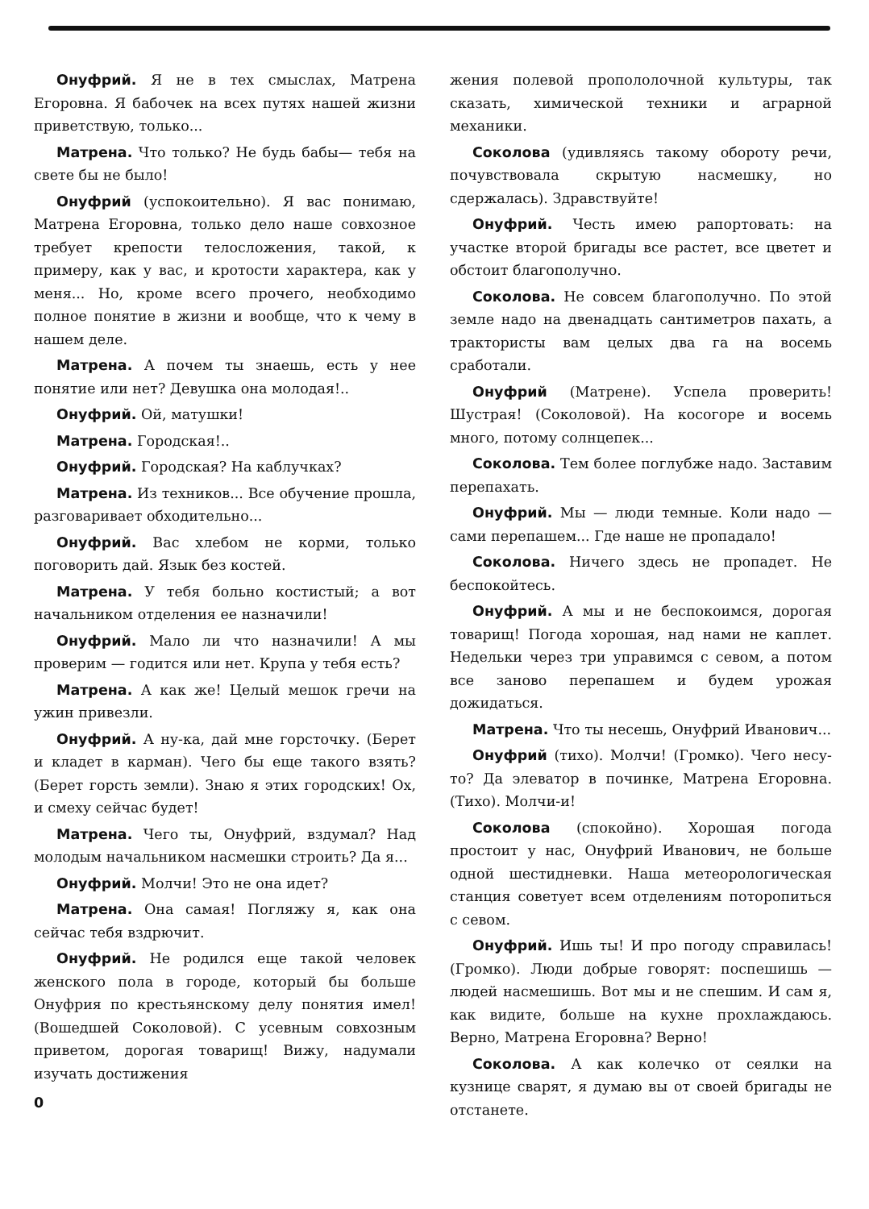Онуфрий. Я не в тех смыслах, Матрена Егоровна. Я бабочек на всех путях нашей жизни приветствую, только...
Матрена. Что только? Не будь бабы— тебя на свете бы не было!
Онуфрий (успокоительно). Я вас понимаю, Матрена Егоровна, только дело наше совхозное требует крепости телосложения, такой, к примеру, как у вас, и кротости характера, как у меня... Но, кроме всего прочего, необходимо полное понятие в жизни и вообще, что к чему в нашем деле.
Матрена. А почем ты знаешь, есть у нее понятие или нет? Девушка она молодая!..
Онуфрий. Ой, матушки!
Матрена. Городская!..
Онуфрий. Городская? На каблучках?
Матрена. Из техников... Все обучение прошла, разговаривает обходительно...
Онуфрий. Вас хлебом не корми, только поговорить дай. Язык без костей.
Матрена. У тебя больно костистый; а вот начальником отделения ее назначили!
Онуфрий. Мало ли что назначили! А мы проверим — годится или нет. Крупа у тебя есть?
Матрена. А как же! Целый мешок гречи на ужин привезли.
Онуфрий. А ну-ка, дай мне горсточку. (Берет и кладет в карман). Чего бы еще такого взять? (Берет горсть земли). Знаю я этих городских! Ох, и смеху сейчас будет!
Матрена. Чего ты, Онуфрий, вздумал? Над молодым начальником насмешки строить? Да я...
Онуфрий. Молчи! Это не она идет?
Матрена. Она самая! Погляжу я, как она сейчас тебя вздрючит.
Онуфрий. Не родился еще такой человек женского пола в городе, который бы больше Онуфрия по крестьянскому делу понятия имел! (Вошедшей Соколовой). С усевным совхозным приветом, дорогая товарищ! Вижу, надумали изучать достижения
0
жения полевой пропололочной культуры, так сказать, химической техники и аграрной механики.
Соколова (удивляясь такому обороту речи, почувствовала скрытую насмешку, но сдержалась). Здравствуйте!
Онуфрий. Честь имею рапортовать: на участке второй бригады все растет, все цветет и обстоит благополучно.
Соколова. Не совсем благополучно. По этой земле надо на двенадцать сантиметров пахать, а трактористы вам целых два га на восемь сработали.
Онуфрий (Матрене). Успела проверить! Шустрая! (Соколовой). На косогоре и восемь много, потому солнцепек...
Соколова. Тем более поглубже надо. Заставим перепахать.
Онуфрий. Мы — люди темные. Коли надо — сами перепашем... Где наше не пропадало!
Соколова. Ничего здесь не пропадет. Не беспокойтесь.
Онуфрий. А мы и не беспокоимся, дорогая товарищ! Погода хорошая, над нами не каплет. Недельки через три управимся с севом, а потом все заново перепашем и будем урожая дожидаться.
Матрена. Что ты несешь, Онуфрий Иванович...
Онуфрий (тихо). Молчи! (Громко). Чего несу-то? Да элеватор в починке, Матрена Егоровна. (Тихо). Молчи-и!
Соколова (спокойно). Хорошая погода простоит у нас, Онуфрий Иванович, не больше одной шестидневки. Наша метеорологическая станция советует всем отделениям поторопиться с севом.
Онуфрий. Ишь ты! И про погоду справилась! (Громко). Люди добрые говорят: поспешишь — людей насмешишь. Вот мы и не спешим. И сам я, как видите, больше на кухне прохлаждаюсь. Верно, Матрена Егоровна? Верно!
Соколова. А как колечко от сеялки на кузнице сварят, я думаю вы от своей бригады не отстанете.